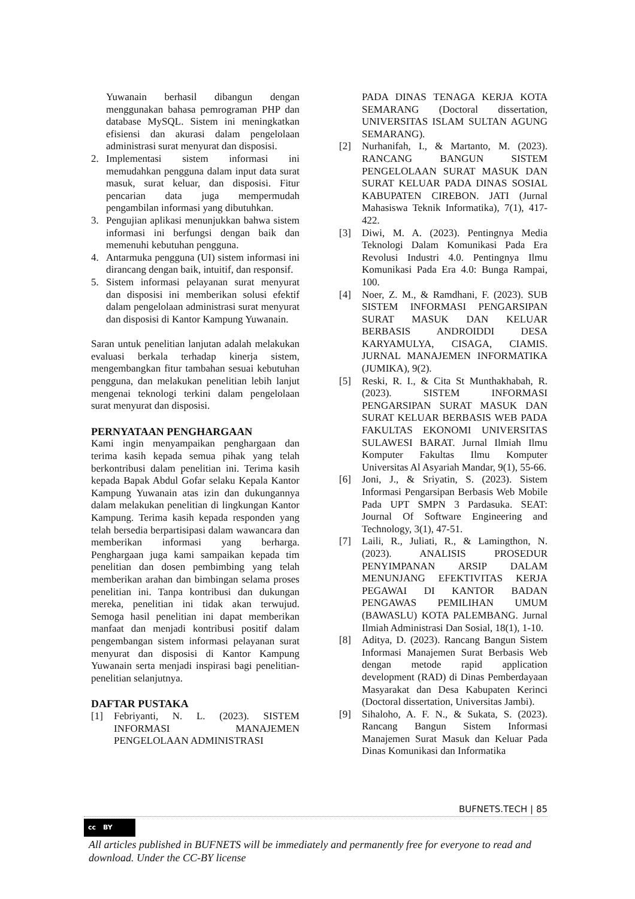Yuwanain berhasil dibangun dengan menggunakan bahasa pemrograman PHP dan database MySQL. Sistem ini meningkatkan efisiensi dan akurasi dalam pengelolaan administrasi surat menyurat dan disposisi.
2. Implementasi sistem informasi ini memudahkan pengguna dalam input data surat masuk, surat keluar, dan disposisi. Fitur pencarian data juga mempermudah pengambilan informasi yang dibutuhkan.
3. Pengujian aplikasi menunjukkan bahwa sistem informasi ini berfungsi dengan baik dan memenuhi kebutuhan pengguna.
4. Antarmuka pengguna (UI) sistem informasi ini dirancang dengan baik, intuitif, dan responsif.
5. Sistem informasi pelayanan surat menyurat dan disposisi ini memberikan solusi efektif dalam pengelolaan administrasi surat menyurat dan disposisi di Kantor Kampung Yuwanain.
Saran untuk penelitian lanjutan adalah melakukan evaluasi berkala terhadap kinerja sistem, mengembangkan fitur tambahan sesuai kebutuhan pengguna, dan melakukan penelitian lebih lanjut mengenai teknologi terkini dalam pengelolaan surat menyurat dan disposisi.
PERNYATAAN PENGHARGAAN
Kami ingin menyampaikan penghargaan dan terima kasih kepada semua pihak yang telah berkontribusi dalam penelitian ini. Terima kasih kepada Bapak Abdul Gofar selaku Kepala Kantor Kampung Yuwanain atas izin dan dukungannya dalam melakukan penelitian di lingkungan Kantor Kampung. Terima kasih kepada responden yang telah bersedia berpartisipasi dalam wawancara dan memberikan informasi yang berharga. Penghargaan juga kami sampaikan kepada tim penelitian dan dosen pembimbing yang telah memberikan arahan dan bimbingan selama proses penelitian ini. Tanpa kontribusi dan dukungan mereka, penelitian ini tidak akan terwujud. Semoga hasil penelitian ini dapat memberikan manfaat dan menjadi kontribusi positif dalam pengembangan sistem informasi pelayanan surat menyurat dan disposisi di Kantor Kampung Yuwanain serta menjadi inspirasi bagi penelitian-penelitian selanjutnya.
DAFTAR PUSTAKA
[1] Febriyanti, N. L. (2023). SISTEM INFORMASI MANAJEMEN PENGELOLAAN ADMINISTRASI
PADA DINAS TENAGA KERJA KOTA SEMARANG (Doctoral dissertation, UNIVERSITAS ISLAM SULTAN AGUNG SEMARANG).
[2] Nurhanifah, I., & Martanto, M. (2023). RANCANG BANGUN SISTEM PENGELOLAAN SURAT MASUK DAN SURAT KELUAR PADA DINAS SOSIAL KABUPATEN CIREBON. JATI (Jurnal Mahasiswa Teknik Informatika), 7(1), 417-422.
[3] Diwi, M. A. (2023). Pentingnya Media Teknologi Dalam Komunikasi Pada Era Revolusi Industri 4.0. Pentingnya Ilmu Komunikasi Pada Era 4.0: Bunga Rampai, 100.
[4] Noer, Z. M., & Ramdhani, F. (2023). SUB SISTEM INFORMASI PENGARSIPAN SURAT MASUK DAN KELUAR BERBASIS ANDROIDDI DESA KARYAMULYA, CISAGA, CIAMIS. JURNAL MANAJEMEN INFORMATIKA (JUMIKA), 9(2).
[5] Reski, R. I., & Cita St Munthakhabah, R. (2023). SISTEM INFORMASI PENGARSIPAN SURAT MASUK DAN SURAT KELUAR BERBASIS WEB PADA FAKULTAS EKONOMI UNIVERSITAS SULAWESI BARAT. Jurnal Ilmiah Ilmu Komputer Fakultas Ilmu Komputer Universitas Al Asyariah Mandar, 9(1), 55-66.
[6] Joni, J., & Sriyatin, S. (2023). Sistem Informasi Pengarsipan Berbasis Web Mobile Pada UPT SMPN 3 Pardasuka. SEAT: Journal Of Software Engineering and Technology, 3(1), 47-51.
[7] Laili, R., Juliati, R., & Lamingthon, N. (2023). ANALISIS PROSEDUR PENYIMPANAN ARSIP DALAM MENUNJANG EFEKTIVITAS KERJA PEGAWAI DI KANTOR BADAN PENGAWAS PEMILIHAN UMUM (BAWASLU) KOTA PALEMBANG. Jurnal Ilmiah Administrasi Dan Sosial, 18(1), 1-10.
[8] Aditya, D. (2023). Rancang Bangun Sistem Informasi Manajemen Surat Berbasis Web dengan metode rapid application development (RAD) di Dinas Pemberdayaan Masyarakat dan Desa Kabupaten Kerinci (Doctoral dissertation, Universitas Jambi).
[9] Sihaloho, A. F. N., & Sukata, S. (2023). Rancang Bangun Sistem Informasi Manajemen Surat Masuk dan Keluar Pada Dinas Komunikasi dan Informatika
BUFNETS.TECH | 85
cc BY
All articles published in BUFNETS will be immediately and permanently free for everyone to read and download. Under the CC-BY license